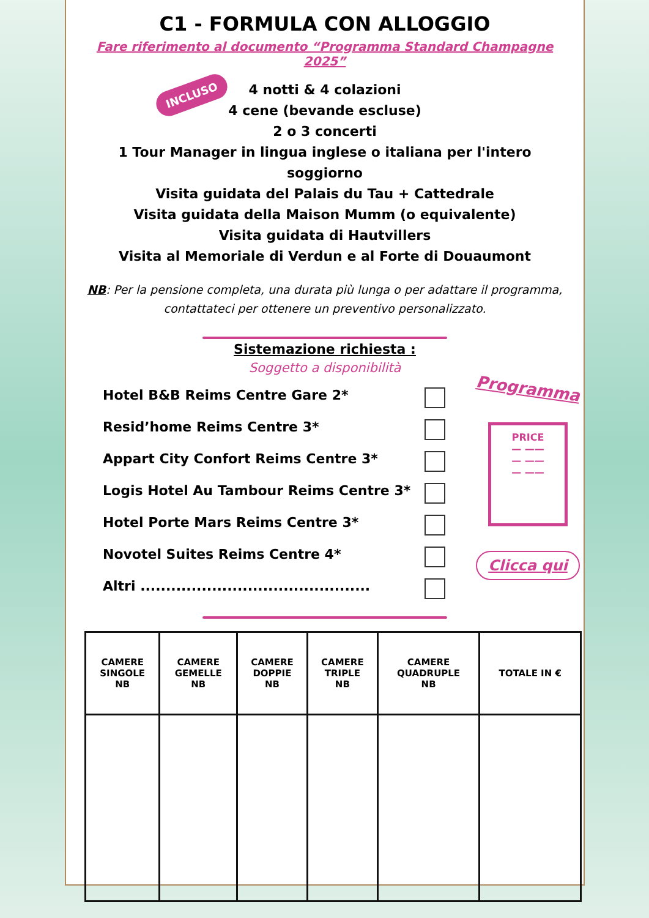C1 - FORMULA CON ALLOGGIO
Fare riferimento al documento “Programma Standard Champagne 2025”
INCLUSO
4 notti & 4 colazioni
4 cene (bevande escluse)
2 o 3 concerti
1 Tour Manager in lingua inglese o italiana per l'intero soggiorno
Visita guidata del Palais du Tau + Cattedrale
Visita guidata della Maison Mumm (o equivalente)
Visita guidata di Hautvillers
Visita al Memoriale di Verdun e al Forte di Douaumont
NB: Per la pensione completa, una durata più lunga o per adattare il programma, contattateci per ottenere un preventivo personalizzato.
Sistemazione richiesta :
Soggetto a disponibilità
Hotel B&B Reims Centre Gare 2*
Resid’home Reims Centre 3*
Appart City Confort Reims Centre 3*
Logis Hotel Au Tambour Reims Centre 3*
Hotel Porte Mars Reims Centre 3*
Novotel Suites Reims Centre 4*
Altri .............................................
Programma
PRICE
— ——
— ——
— ——
Clicca qui
| CAMERE SINGOLE NB | CAMERE GEMELLE NB | CAMERE DOPPIE NB | CAMERE TRIPLE NB | CAMERE QUADRUPLE NB | TOTALE IN € |
| --- | --- | --- | --- | --- | --- |